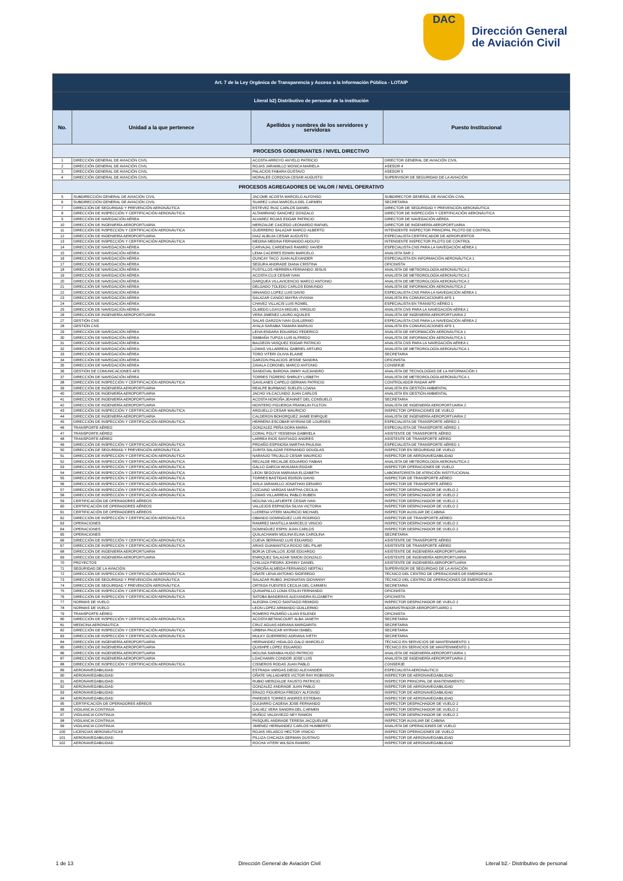DAC
Dirección General
de Aviación Civil
| Art. 7 de la Ley Orgánica de Transparencia y Acceso a la Información Pública - LOTAIP | | | |
| Literal b2) Distributivo de personal de la institución | | | |
| No. | Unidad a la que pertenece | Apellidos y nombres de los servidores y servidoras | Puesto Institucional |
| PROCESOS GOBERNANTES / NIVEL DIRECTIVO | | | |
| 1 | DIRECCIÓN GENERAL DE AVIACIÓN CIVIL | ACOSTA ARROYO ANYELO PATRICIO | DIRECTOR GENERAL DE AVIACIÓN CIVIL |
| 2 | DIRECCIÓN GENERAL DE AVIACIÓN CIVIL | ROJAS JARAMILLO MONICA MARIELA | ASESOR 4 |
| 3 | DIRECCIÓN GENERAL DE AVIACIÓN CIVIL | PALACIOS FABARA GUSTAVO | ASESOR 5 |
| 4 | DIRECCIÓN GENERAL DE AVIACIÓN CIVIL | MORALES CORDOVA CESAR AUGUSTO | SUPERVISOR DE SEGURIDAD DE LA AVIACIÓN |
| PROCESOS AGREGADORES DE VALOR / NIVEL OPERATIVO | | | |
| 5 | SUBDIRECCIÓN GENERAL DE AVIACIÓN CIVIL | JACOME ACOSTA MARCELO ALFONSO | SUBDIRECTOR GENERAL DE AVIACIÓN CIVIL |
| 6 | SUBDIRECCIÓN GENERAL DE AVIACIÓN CIVIL | SUAREZ LUNA MARCELA DEL CARMEN | SECRETARIA |
| 7 | DIRECCIÓN DE SEGURIDAD Y PREVENCIÓN AERONÁUTICA | ESTEVEZ RUIZ CARLOS DANIEL | DIRECTOR DE SEGURIDAD Y PREVENCIÓN AERONÁUTICA |
| 8 | DIRECCIÓN DE INSPECCIÓN Y CERTIFICACIÓN AERONÁUTICA | ALTAMIRANO SANCHEZ GONZALO | DIRECTOR DE INSPECCIÓN Y CERTIFICACIÓN AERONÁUTICA |
| 9 | DIRECCIÓN DE NAVEGACIÓN AÉREA | ALVAREZ ROJAS EDGAR PATRICIO | DIRECTOR DE NAVEGACIÓN AÉREA |
| 10 | DIRECCIÓN DE INGENIERÍA AEROPORTUARIA | MERIZALDE CAICEDO LEONARDO RAFAEL | DIRECTOR DE INGENIERÍA AEROPORTUARIA |
| 11 | DIRECCIÓN DE INSPECCIÓN Y CERTIFICACIÓN AERONÁUTICA | GUERRERO SALAZAR MARCO ALBERTO | INTENDENTE INSPECTOR PRINCIPAL PILOTO DE CONTROL |
| 12 | DIRECCIÓN DE INGENIERÍA AEROPORTUARIA | DIAZ ALBUJA CESAR AUGUSTO | ESPECIALISTA CERTIFICADOR DE AEROPUERTOS |
| 13 | DIRECCIÓN DE INSPECCIÓN Y CERTIFICACIÓN AERONÁUTICA | MEDINA MEDINA FERNANDO ADOLFO | INTENDENTE INSPECTOR PILOTO DE CONTROL |
| 14 | DIRECCIÓN DE NAVEGACIÓN AÉREA | CARVAJAL CARDENAS RAMIRO XAVIER | ESPECIALISTA CNS PARA LA NAVEGACIÓN AÉREA 1 |
| 15 | DIRECCIÓN DE NAVEGACIÓN AÉREA | LEMA CACERES EDWIN MARCELO | ANALISTA SAR 2 |
| 16 | DIRECCIÓN DE NAVEGACIÓN AÉREA | GUNCAY TACO JUAN ALEXANDER | ESPECIALISTA EN INFORMACIÓN AERONÁUTICA 1 |
| 17 | DIRECCIÓN DE NAVEGACIÓN AÉREA | SEGURA ANDRADE DIANA CRISTINA | OFICINISTA |
| 18 | DIRECCIÓN DE NAVEGACIÓN AÉREA | FUSTILLOS HERRERA FERNANDO JESUS | ANALISTA DE METEOROLOGÍA AERONÁUTICA 2 |
| 19 | DIRECCIÓN DE NAVEGACIÓN AÉREA | ACOSTA CUJI CESAR IVAN | ANALISTA DE METEOROLOGÍA AERONÁUTICA 2 |
| 20 | DIRECCIÓN DE NAVEGACIÓN AÉREA | DARQUEA VILLAVICENCIO MARCO ANTONIO | ANALISTA DE METEOROLOGÍA AERONÁUTICA 2 |
| 21 | DIRECCIÓN DE NAVEGACIÓN AÉREA | DELGADO TOLEDO CARLOS EDMUNDO | ANALISTA DE INFORMACIÓN AERONÁUTICA 2 |
| 22 | DIRECCIÓN DE NAVEGACIÓN AÉREA | MINANGO LOPEZ LUIS DAVID | ESPECIALISTA CNS PARA LA NAVEGACIÓN AÉREA 1 |
| 23 | DIRECCIÓN DE NAVEGACIÓN AÉREA | SALAZAR CANGO MAYRA VIVIANA | ANALISTA EN COMUNICACIONES AFS 1 |
| 24 | DIRECCIÓN DE NAVEGACIÓN AÉREA | CHAVEZ VILLACIS LUIS ROMEL | ESPECIALISTA EN TRÁNSITO AÉREO 1 |
| 25 | DIRECCIÓN DE NAVEGACIÓN AÉREA | OLMEDO LOAYZA MIGUEL VIRGILIO | ANALISTA CNS PARA LA NAVEGACIÓN AÉREA 1 |
| 26 | DIRECCIÓN DE INGENIERÍA AEROPORTUARIA | VERA JIMENEZ LAURO AQUILES | ANALISTA DE INGENIERÍA AEROPORTUARIA 2 |
| 27 | GESTIÓN CNS | SALAS GARZON IVAN GUILLERMO | ESPECIALISTA CNS PARA LA NAVEGACIÓN AÉREA 2 |
| 28 | GESTIÓN CNS | AYALA SARABIA TAMARA MARIUXI | ANALISTA EN COMUNICACIONES AFS 1 |
| 29 | DIRECCIÓN DE NAVEGACIÓN AÉREA | LEIVA ENDARA EDUARDO FEDERICO | ANALISTA DE INFORMACIÓN AERONÁUTICA 1 |
| 30 | DIRECCIÓN DE NAVEGACIÓN AÉREA | SIMBAÑA TUPIZA LUIS ALFREDO | ANALISTA DE INFORMACIÓN AERONÁUTICA 1 |
| 31 | DIRECCIÓN DE NAVEGACIÓN AÉREA | BALDEON VASQUEZ EDGAR PATRICIO | ANALISTA CNS PARA LA NAVEGACIÓN AÉREA 1 |
| 32 | DIRECCIÓN DE NAVEGACIÓN AÉREA | LOMAS VILLARREAL GABRIEL ARTURO | ANALISTA DE METEOROLOGÍA AERONÁUTICA 1 |
| 33 | DIRECCIÓN DE NAVEGACIÓN AÉREA | TORO VITERI OLIVIA ELAINE | SECRETARIA |
| 34 | DIRECCIÓN DE NAVEGACIÓN AÉREA | GARZON PALACIOS JESSIE SANDRA | OFICINISTA |
| 35 | DIRECCIÓN DE NAVEGACIÓN AÉREA | ZAVALA CORONEL MARCO ANTONIO | CONSERJE |
| 36 | GESTIÓN DE COMUNICACIONES AFS | SANDOVAL BARONA JIMMY ALEJANDRO | ANALISTA DE TECNOLOGÍAS DE LA INFORMACIÓN 1 |
| 37 | DIRECCIÓN DE NAVEGACIÓN AÉREA | TORRES TIGRERO SHIRLEY LISBETH | ANALISTA DE METEOROLOGÍA AERONÁUTICA 1 |
| 38 | DIRECCIÓN DE INSPECCIÓN Y CERTIFICACIÓN AERONÁUTICA | GAVILANES CAPELO GERMAN PATRICIO | CONTROLADOR RADAR APP |
| 39 | DIRECCIÓN DE INGENIERÍA AEROPORTUARIA | REALPE BURBANO SUELEN LOANA | ANALISTA EN GESTIÓN AMBIENTAL |
| 40 | DIRECCIÓN DE INGENIERÍA AEROPORTUARIA | JACHO VILCACUNDO JUAN CARLOS | ANALISTA EN GESTIÓN AMBIENTAL |
| 41 | DIRECCIÓN DE INGENIERÍA AEROPORTUARIA | ACOSTA NOROÑA JEANNET DEL CONSUELO | SECRETARIA |
| 42 | DIRECCIÓN DE INGENIERÍA AEROPORTUARIA | MONTERO FIGUEROA FRANKLIN FULTON | ANALISTA DE INGENIERÍA AEROPORTUARIA 2 |
| 43 | DIRECCIÓN DE INSPECCIÓN Y CERTIFICACIÓN AERONÁUTICA | ARGUELLO CESAR MAURICIO | INSPECTOR OPERACIONES DE VUELO |
| 44 | DIRECCIÓN DE INGENIERÍA AEROPORTUARIA | CALDERON BOHORQUEZ JAIME ENRIQUE | ANALISTA DE INGENIERÍA AEROPORTUARIA 2 |
| 45 | DIRECCIÓN DE INSPECCIÓN Y CERTIFICACIÓN AERONÁUTICA | HERRERA ESCOBAR MYRIAM DE LOURDES | ESPECIALISTA DE TRANSPORTE AÉREO 1 |
| 46 | TRANSPORTE AÉREO | GONZALEZ PEÑA DORA MARIA | ESPECIALISTA DE TRANSPORTE AÉREO 1 |
| 47 | TRANSPORTE AÉREO | CORAL POLIT YESSENIA GABRIELA | ASISTENTE DE TRANSPORTE AÉREO |
| 48 | TRANSPORTE AÉREO | LARREA RIOS SANTIAGO ANDRES | ASISTENTE DE TRANSPORTE AÉREO |
| 49 | DIRECCIÓN DE INSPECCIÓN Y CERTIFICACIÓN AERONÁUTICA | PROAÑO ESPINOSA MARTHA PAULINA | ESPECIALISTA DE TRANSPORTE AÉREO 1 |
| 50 | DIRECCIÓN DE SEGURIDAD Y PREVENCIÓN AERONÁUTICA | ZURITA SALAZAR FERNANDO DOUGLAS | INSPECTOR EN SEGURIDAD DE VUELO |
| 51 | DIRECCIÓN DE INSPECCIÓN Y CERTIFICACIÓN AERONÁUTICA | NARANJO TRUJILLO CESAR MAURICIO | INSPECTOR DE AERONAVEGABILIDAD |
| 52 | DIRECCIÓN DE INSPECCIÓN Y CERTIFICACIÓN AERONÁUTICA | RECALDE RECALDE EDUARDO FABIAN | ANALISTA DE METEOROLOGÍA AERONÁUTICA 2 |
| 53 | DIRECCIÓN DE INSPECCIÓN Y CERTIFICACIÓN AERONÁUTICA | GALLO GARCIA WUILMAN EDGAR | INSPECTOR OPERACIONES DE VUELO |
| 54 | DIRECCIÓN DE INSPECCIÓN Y CERTIFICACIÓN AERONÁUTICA | LEON SEGOVIA MARIANA ELIZABETH | LABORATORISTA DE ATENCIÓN INSTITUCIONAL |
| 55 | DIRECCIÓN DE INSPECCIÓN Y CERTIFICACIÓN AERONÁUTICA | TORRES BASTIDAS EDISON DAVID | INSPECTOR DE TRANSPORTE AÉREO |
| 56 | DIRECCIÓN DE INSPECCIÓN Y CERTIFICACIÓN AERONÁUTICA | AVILA JARAMILLO JONATHAN GENARO | INSPECTOR DE TRANSPORTE AÉREO |
| 57 | DIRECCIÓN DE INSPECCIÓN Y CERTIFICACIÓN AERONÁUTICA | VIZCAINO VARGAS MARTHA CECILIA | INSPECTOR DESPACHADOR DE VUELO 2 |
| 58 | DIRECCIÓN DE INSPECCIÓN Y CERTIFICACIÓN AERONÁUTICA | LOMAS VILLARREAL PABLO RUBEN | INSPECTOR DESPACHADOR DE VUELO 2 |
| 59 | CERTIFICACIÓN DE OPERADORES AÉREOS | MOLINA VILLAFUERTE CESAR IVAN | INSPECTOR DESPACHADOR DE VUELO 2 |
| 60 | CERTIFICACIÓN DE OPERADORES AÉREOS | VALLEJOS ESPINOSA SILVIA VICTORIA | INSPECTOR DESPACHADOR DE VUELO 2 |
| 61 | CERTIFICACIÓN DE OPERADORES AÉREOS | LLERENA VITERI MAURICIO MICHAEL | INSPECTOR AUXILIAR DE CABINA |
| 62 | DIRECCIÓN DE INSPECCIÓN Y CERTIFICACIÓN AERONÁUTICA | OBANDO DOMINGUEZ LUIS RODRIGO | INSPECTOR DE TRANSPORTE AÉREO |
| 63 | OPERACIONES | RAMIREZ MANTILLA MARCELO VINICIO | INSPECTOR DESPACHADOR DE VUELO 2 |
| 64 | OPERACIONES | DOMINGUEZ ESPIN JUAN CARLOS | INSPECTOR DESPACHADOR DE VUELO 2 |
| 65 | OPERACIONES | QUILACHAMIN MOLINA ELINA CAROLINA | SECRETARIA |
| 66 | DIRECCIÓN DE INSPECCIÓN Y CERTIFICACIÓN AERONÁUTICA | CUEVA SERRANO LUIS EDUARDO | ASISTENTE DE TRANSPORTE AÉREO |
| 67 | DIRECCIÓN DE INSPECCIÓN Y CERTIFICACIÓN AERONÁUTICA | ARIAS GUAMANTICA ROCIO DEL PILAR | ASISTENTE DE TRANSPORTE AÉREO |
| 68 | DIRECCIÓN DE INGENIERÍA AEROPORTUARIA | BORJA CEVALLOS JOSE EDUARDO | ASISTENTE DE INGENIERÍA AEROPORTUARIA |
| 69 | DIRECCIÓN DE INGENIERÍA AEROPORTUARIA | ENRIQUEZ SALAZAR SIMON GONZALO | ASISTENTE DE INGENIERÍA AEROPORTUARIA |
| 70 | PROYECTOS | CHILUIZA PIEDRA JOHNNY DANIEL | ASISTENTE DE INGENIERÍA AEROPORTUARIA |
| 71 | SEGURIDAD DE LA AVIACIÓN | NOROÑA ALMEIDA FERNANDO NEPTALI | SUPERVISOR DE SEGURIDAD DE LA AVIACIÓN |
| 72 | DIRECCIÓN DE INSPECCIÓN Y CERTIFICACIÓN AERONÁUTICA | OÑATE LEIVA ANTONIO SIGIFREDO | TÉCNICO DEL CENTRO DE OPERACIONES DE EMERGENCIA |
| 73 | DIRECCIÓN DE SEGURIDAD Y PREVENCIÓN AERONÁUTICA | SALAZAR RUBIO JHONNATAN GIOVANNY | TÉCNICO DEL CENTRO DE OPERACIONES DE EMERGENCIA |
| 74 | DIRECCIÓN DE SEGURIDAD Y PREVENCIÓN AERONÁUTICA | ORTEGA FUENTES CECILIA DEL CARMEN | SECRETARIA |
| 75 | DIRECCIÓN DE INSPECCIÓN Y CERTIFICACIÓN AERONÁUTICA | QUINAPALLO LOMA STALIN FERNANDO | OFICINISTA |
| 76 | DIRECCIÓN DE INSPECCIÓN Y CERTIFICACIÓN AERONÁUTICA | SATOBA BANDERAS ALEXANDRA ELIZABETH | OFICINISTA |
| 77 | NORMAS DE VUELO | ALEGRIA CHICO SANTIAGO REMIGIO | INSPECTOR DESPACHADOR DE VUELO 2 |
| 78 | NORMAS DE VUELO | LEON LOPEZ ARMANDO GUILLERMO | ADMINISTRADOR AEROPORTUARIO 1 |
| 79 | TRANSPORTE AÉREO | ROMERO PAZMIÑO LILIAN ESLENDI | OFICINISTA |
| 80 | DIRECCIÓN DE INSPECCIÓN Y CERTIFICACIÓN AERONÁUTICA | ACOSTA BETANCOURT ALBA JANETH | SECRETARIA |
| 81 | MEDICINA AERONÁUTICA | CRUZ AGUAS ADRIANA MARGARITA | SECRETARIA |
| 82 | DIRECCIÓN DE INSPECCIÓN Y CERTIFICACIÓN AERONÁUTICA | URBINA PAUCAR MYRIAM ISABEL | SECRETARIA |
| 83 | DIRECCIÓN DE INSPECCIÓN Y CERTIFICACIÓN AERONÁUTICA | MULKY GUERRERO ADRIANA IVETH | SECRETARIA |
| 84 | DIRECCIÓN DE INGENIERÍA AEROPORTUARIA | HERNANDEZ HIDALGO GALO MARCELO | TÉCNICO EN SERVICIOS DE MANTENIMIENTO 1 |
| 85 | DIRECCIÓN DE INGENIERÍA AEROPORTUARIA | QUISHPE LOPEZ EDUARDO | TÉCNICO EN SERVICIOS DE MANTENIMIENTO 1 |
| 86 | DIRECCIÓN DE INGENIERÍA AEROPORTUARIA | MOLINA SARABIA HUGO PATRICIO | ANALISTA DE INGENIERÍA AEROPORTUARIA 1 |
| 87 | DIRECCIÓN DE INGENIERÍA AEROPORTUARIA | LOACHAMIN CONDOR JOSE LUIS | ANALISTA DE INGENIERÍA AEROPORTUARIA 2 |
| 88 | DIRECCIÓN DE INSPECCIÓN Y CERTIFICACIÓN AERONÁUTICA | CISNEROS RODAS JUAN PABLO | CONSERJE |
| 89 | AERONAVEGABILIDAD | ESTRADA VARGAS DIEGO ALEXANDER | ESPECIALISTA AERONÁUTICO |
| 90 | AERONAVEGABILIDAD | OÑATE VALLADARES VICTOR RAY ROBINSON | INSPECTOR DE AERONAVEGABILIDAD |
| 91 | AERONAVEGABILIDAD | RUBIO MERIZALDE FAUSTO PATRICIO | INSPECTOR PRINCIPAL DE MANTENIMIENTO |
| 92 | AERONAVEGABILIDAD | GONZALEZ ANDRADE JUAN PABLO | INSPECTOR DE AERONAVEGABILIDAD |
| 93 | AERONAVEGABILIDAD | ERAZO FIGUEROA FREDDY ALFONSO | INSPECTOR DE AERONAVEGABILIDAD |
| 94 | AERONAVEGABILIDAD | PAREDES TORRES ANDRES ESTEBAN | INSPECTOR DE AERONAVEGABILIDAD |
| 95 | CERTIFICACIÓN DE OPERADORES AÉREOS | GUIJARRO CADENA JOSE FERNANDO | INSPECTOR DESPACHADOR DE VUELO 2 |
| 96 | VIGILANCIA CONTINUA | GALVEZ VERA SANDRA DEL CARMEN | INSPECTOR DESPACHADOR DE VUELO 2 |
| 97 | VIGILANCIA CONTINUA | MUÑOZ VALDIVIEZO NEY RAMON | INSPECTOR DESPACHADOR DE VUELO 2 |
| 98 | VIGILANCIA CONTINUA | PASQUEL ANDRADE TERESA JACQUELINE | INSPECTOR AUXILIAR DE CABINA |
| 99 | VIGILANCIA CONTINUA | JIMENEZ HERNANDEZ CARLOS HUMBERTO | ANALISTA DE OPERACIONES DE VUELO |
| 100 | LICENCIAS AERONÁUTICAS | ROJAS VELASCO HECTOR VINICIO | INSPECTOR OPERACIONES DE VUELO |
| 101 | AERONAVEGABILIDAD | PILLIZA CHICAIZA GERMAN GUSTAVO | INSPECTOR DE AERONAVEGABILIDAD |
| 102 | AERONAVEGABILIDAD | ROCHA VITERI WILSON RAMIRO | INSPECTOR DE AERONAVEGABILIDAD |
1 de 13 Dirección General de Aviación Civil Literal b2.- Distributivo de personal